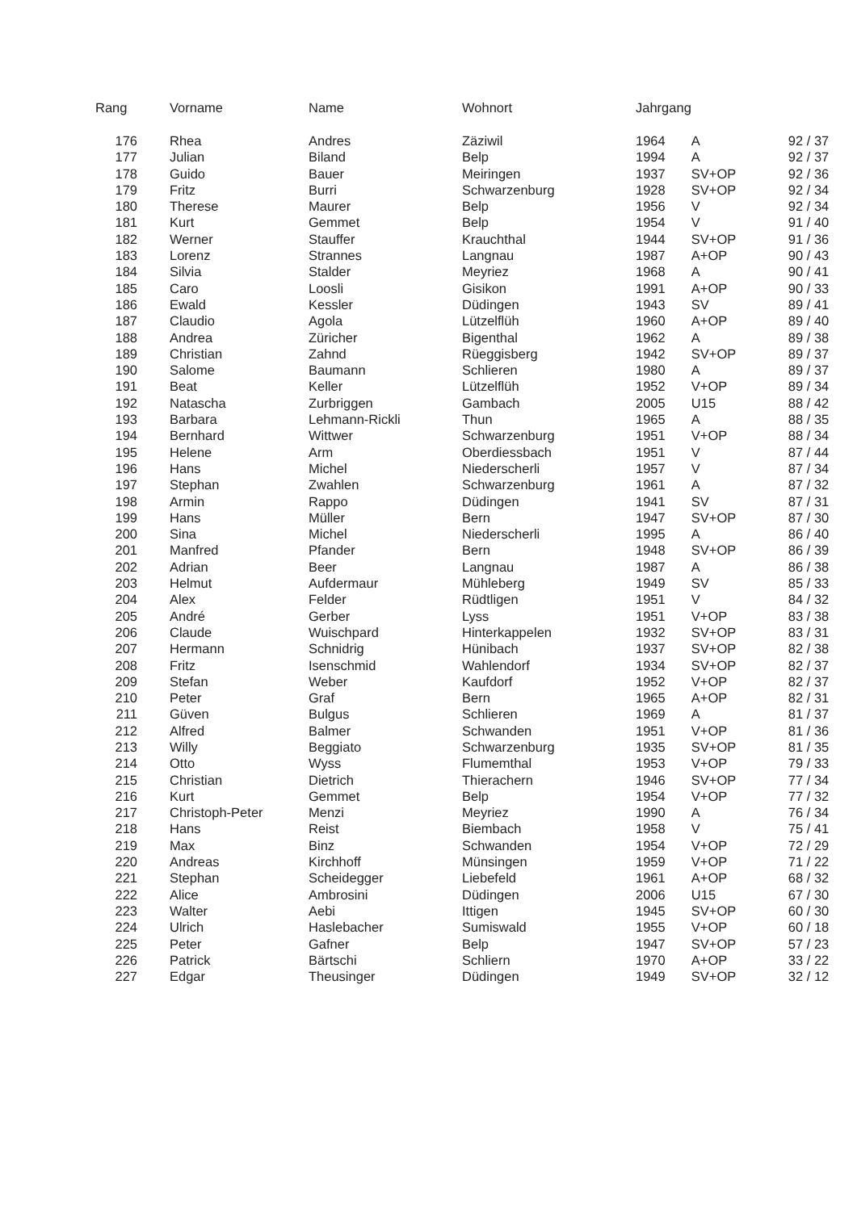| Rang | Vorname | Name | Wohnort | Jahrgang | | |
| --- | --- | --- | --- | --- | --- | --- |
| 176 | Rhea | Andres | Zäziwil | 1964 | A | 92 / 37 |
| 177 | Julian | Biland | Belp | 1994 | A | 92 / 37 |
| 178 | Guido | Bauer | Meiringen | 1937 | SV+OP | 92 / 36 |
| 179 | Fritz | Burri | Schwarzenburg | 1928 | SV+OP | 92 / 34 |
| 180 | Therese | Maurer | Belp | 1956 | V | 92 / 34 |
| 181 | Kurt | Gemmet | Belp | 1954 | V | 91 / 40 |
| 182 | Werner | Stauffer | Krauchthal | 1944 | SV+OP | 91 / 36 |
| 183 | Lorenz | Strannes | Langnau | 1987 | A+OP | 90 / 43 |
| 184 | Silvia | Stalder | Meyriez | 1968 | A | 90 / 41 |
| 185 | Caro | Loosli | Gisikon | 1991 | A+OP | 90 / 33 |
| 186 | Ewald | Kessler | Düdingen | 1943 | SV | 89 / 41 |
| 187 | Claudio | Agola | Lützelflüh | 1960 | A+OP | 89 / 40 |
| 188 | Andrea | Züricher | Bigenthal | 1962 | A | 89 / 38 |
| 189 | Christian | Zahnd | Rüeggisberg | 1942 | SV+OP | 89 / 37 |
| 190 | Salome | Baumann | Schlieren | 1980 | A | 89 / 37 |
| 191 | Beat | Keller | Lützelflüh | 1952 | V+OP | 89 / 34 |
| 192 | Natascha | Zurbriggen | Gambach | 2005 | U15 | 88 / 42 |
| 193 | Barbara | Lehmann-Rickli | Thun | 1965 | A | 88 / 35 |
| 194 | Bernhard | Wittwer | Schwarzenburg | 1951 | V+OP | 88 / 34 |
| 195 | Helene | Arm | Oberdiessbach | 1951 | V | 87 / 44 |
| 196 | Hans | Michel | Niederscherli | 1957 | V | 87 / 34 |
| 197 | Stephan | Zwahlen | Schwarzenburg | 1961 | A | 87 / 32 |
| 198 | Armin | Rappo | Düdingen | 1941 | SV | 87 / 31 |
| 199 | Hans | Müller | Bern | 1947 | SV+OP | 87 / 30 |
| 200 | Sina | Michel | Niederscherli | 1995 | A | 86 / 40 |
| 201 | Manfred | Pfander | Bern | 1948 | SV+OP | 86 / 39 |
| 202 | Adrian | Beer | Langnau | 1987 | A | 86 / 38 |
| 203 | Helmut | Aufdermaur | Mühleberg | 1949 | SV | 85 / 33 |
| 204 | Alex | Felder | Rüdtligen | 1951 | V | 84 / 32 |
| 205 | André | Gerber | Lyss | 1951 | V+OP | 83 / 38 |
| 206 | Claude | Wuischpard | Hinterkappelen | 1932 | SV+OP | 83 / 31 |
| 207 | Hermann | Schnidrig | Hünibach | 1937 | SV+OP | 82 / 38 |
| 208 | Fritz | Isenschmid | Wahlendorf | 1934 | SV+OP | 82 / 37 |
| 209 | Stefan | Weber | Kaufdorf | 1952 | V+OP | 82 / 37 |
| 210 | Peter | Graf | Bern | 1965 | A+OP | 82 / 31 |
| 211 | Güven | Bulgus | Schlieren | 1969 | A | 81 / 37 |
| 212 | Alfred | Balmer | Schwanden | 1951 | V+OP | 81 / 36 |
| 213 | Willy | Beggiato | Schwarzenburg | 1935 | SV+OP | 81 / 35 |
| 214 | Otto | Wyss | Flumemthal | 1953 | V+OP | 79 / 33 |
| 215 | Christian | Dietrich | Thierachern | 1946 | SV+OP | 77 / 34 |
| 216 | Kurt | Gemmet | Belp | 1954 | V+OP | 77 / 32 |
| 217 | Christoph-Peter | Menzi | Meyriez | 1990 | A | 76 / 34 |
| 218 | Hans | Reist | Biembach | 1958 | V | 75 / 41 |
| 219 | Max | Binz | Schwanden | 1954 | V+OP | 72 / 29 |
| 220 | Andreas | Kirchhoff | Münsingen | 1959 | V+OP | 71 / 22 |
| 221 | Stephan | Scheidegger | Liebefeld | 1961 | A+OP | 68 / 32 |
| 222 | Alice | Ambrosini | Düdingen | 2006 | U15 | 67 / 30 |
| 223 | Walter | Aebi | Ittigen | 1945 | SV+OP | 60 / 30 |
| 224 | Ulrich | Haslebacher | Sumiswald | 1955 | V+OP | 60 / 18 |
| 225 | Peter | Gafner | Belp | 1947 | SV+OP | 57 / 23 |
| 226 | Patrick | Bärtschi | Schliern | 1970 | A+OP | 33 / 22 |
| 227 | Edgar | Theusinger | Düdingen | 1949 | SV+OP | 32 / 12 |